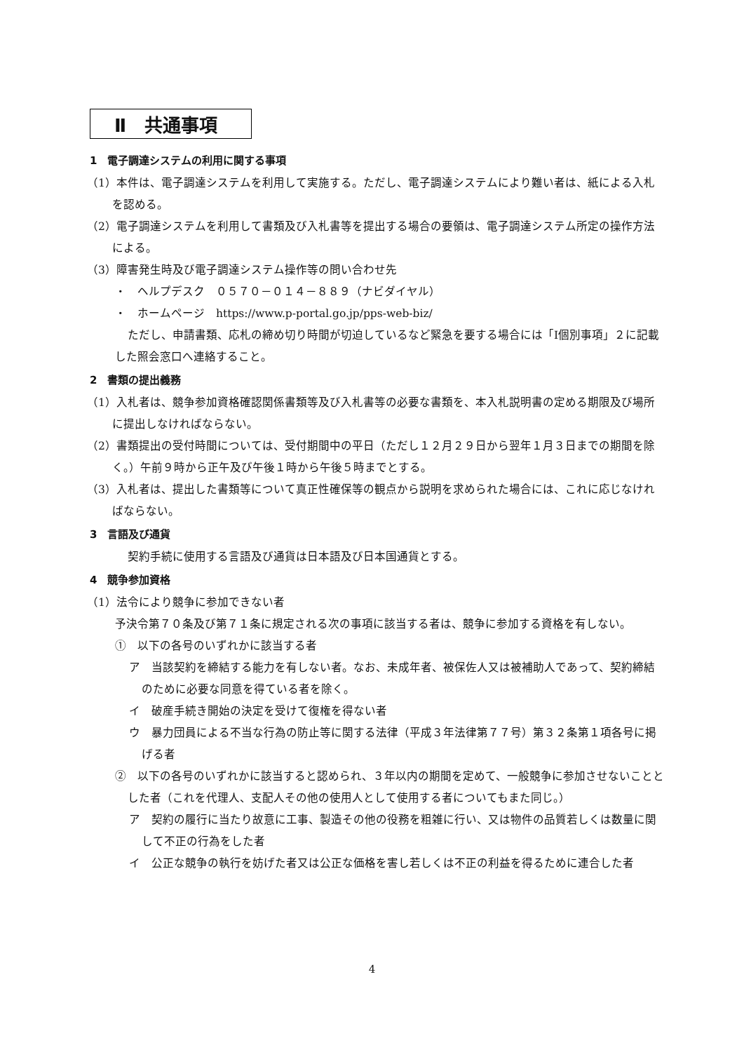Ⅱ　共通事項
1　電子調達システムの利用に関する事項
（1）本件は、電子調達システムを利用して実施する。ただし、電子調達システムにより難い者は、紙による入札を認める。
（2）電子調達システムを利用して書類及び入札書等を提出する場合の要領は、電子調達システム所定の操作方法による。
（3）障害発生時及び電子調達システム操作等の問い合わせ先
・　ヘルプデスク　０５７０－０１４－８８９（ナビダイヤル）
・　ホームページ　https://www.p-portal.go.jp/pps-web-biz/
ただし、申請書類、応札の締め切り時間が切迫しているなど緊急を要する場合には「Ⅰ個別事項」２に記載した照会窓口へ連絡すること。
2　書類の提出義務
（1）入札者は、競争参加資格確認関係書類等及び入札書等の必要な書類を、本入札説明書の定める期限及び場所に提出しなければならない。
（2）書類提出の受付時間については、受付期間中の平日（ただし１２月２９日から翌年１月３日までの期間を除く。）午前９時から正午及び午後１時から午後５時までとする。
（3）入札者は、提出した書類等について真正性確保等の観点から説明を求められた場合には、これに応じなければならない。
3　言語及び通貨
契約手続に使用する言語及び通貨は日本語及び日本国通貨とする。
4　競争参加資格
（1）法令により競争に参加できない者
予決令第７０条及び第７１条に規定される次の事項に該当する者は、競争に参加する資格を有しない。
①　以下の各号のいずれかに該当する者
ア　当該契約を締結する能力を有しない者。なお、未成年者、被保佐人又は被補助人であって、契約締結のために必要な同意を得ている者を除く。
イ　破産手続き開始の決定を受けて復権を得ない者
ウ　暴力団員による不当な行為の防止等に関する法律（平成３年法律第７７号）第３２条第１項各号に掲げる者
②　以下の各号のいずれかに該当すると認められ、３年以内の期間を定めて、一般競争に参加させないこととした者（これを代理人、支配人その他の使用人として使用する者についてもまた同じ。）
ア　契約の履行に当たり故意に工事、製造その他の役務を粗雑に行い、又は物件の品質若しくは数量に関して不正の行為をした者
イ　公正な競争の執行を妨げた者又は公正な価格を害し若しくは不正の利益を得るために連合した者
4